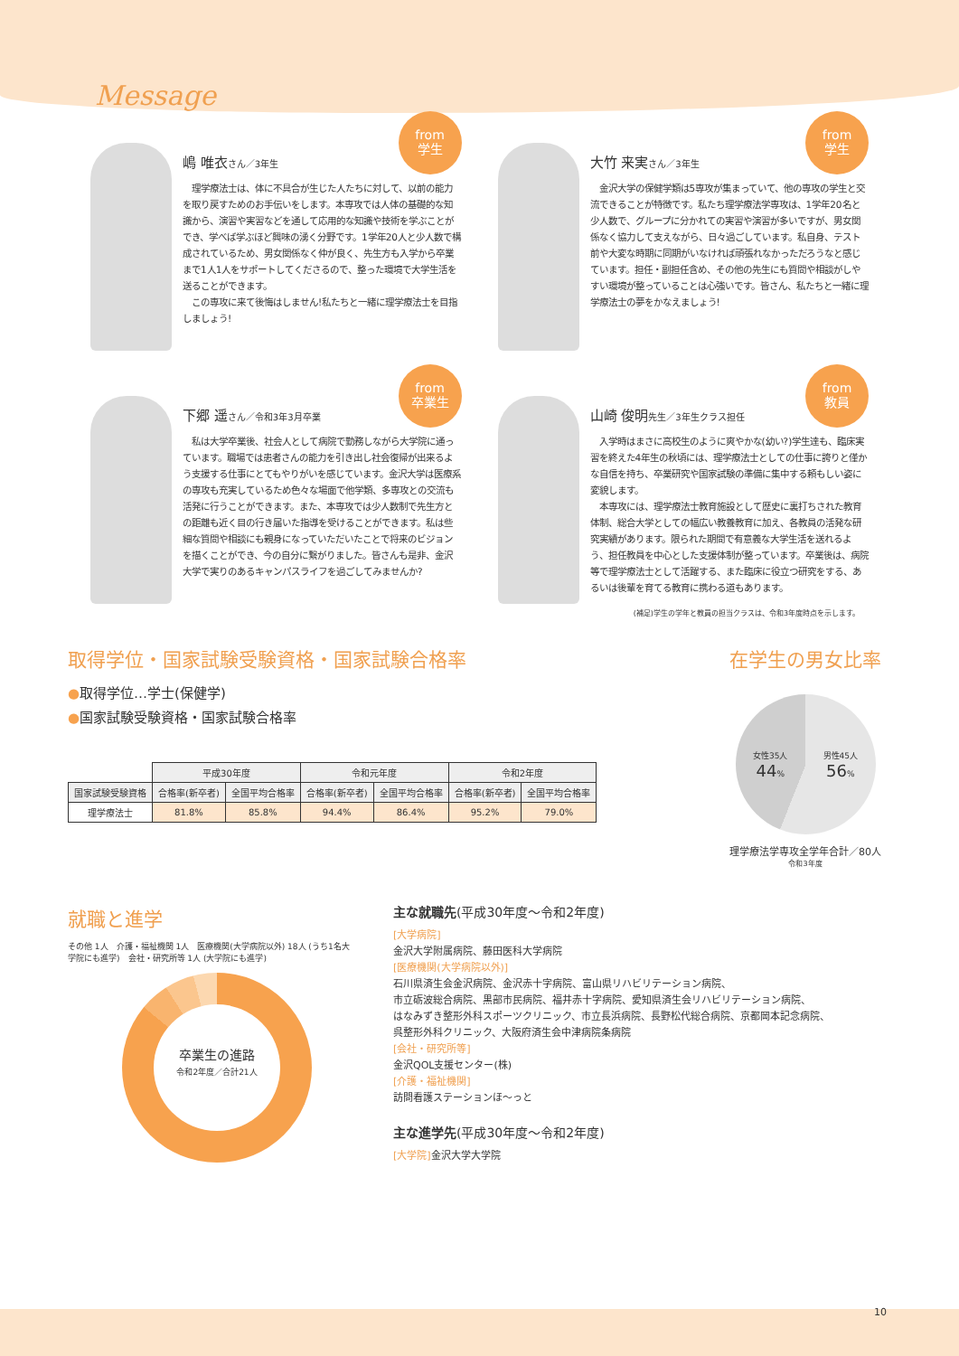Message
from
学生
嶋 唯衣さん／3年生
　理学療法士は、体に不具合が生じた人たちに対して、以前の能力を取り戻すためのお手伝いをします。本専攻では人体の基礎的な知識から、演習や実習などを通して応用的な知識や技術を学ぶことができ、学べば学ぶほど興味の湧く分野です。1学年20人と少人数で構成されているため、男女関係なく仲が良く、先生方も入学から卒業まで1人1人をサポートしてくださるので、整った環境で大学生活を送ることができます。
　この専攻に来て後悔はしません!私たちと一緒に理学療法士を目指しましょう!
from
学生
大竹 来実さん／3年生
　金沢大学の保健学類は5専攻が集まっていて、他の専攻の学生と交流できることが特徴です。私たち理学療法学専攻は、1学年20名と少人数で、グループに分かれての実習や演習が多いですが、男女関係なく協力して支えながら、日々過ごしています。私自身、テスト前や大変な時期に同期がいなければ頑張れなかっただろうなと感じています。担任・副担任含め、その他の先生にも質問や相談がしやすい環境が整っていることは心強いです。皆さん、私たちと一緒に理学療法士の夢をかなえましょう!
from
卒業生
下郷 遥さん／令和3年3月卒業
　私は大学卒業後、社会人として病院で勤務しながら大学院に通っています。職場では患者さんの能力を引き出し社会復帰が出来るよう支援する仕事にとてもやりがいを感じています。金沢大学は医療系の専攻も充実しているため色々な場面で他学類、多専攻との交流も活発に行うことができます。また、本専攻では少人数制で先生方との距離も近く目の行き届いた指導を受けることができます。私は些細な質問や相談にも親身になっていただいたことで将来のビジョンを描くことができ、今の自分に繋がりました。皆さんも是非、金沢大学で実りのあるキャンパスライフを過ごしてみませんか?
from
教員
山崎 俊明先生／3年生クラス担任
　入学時はまさに高校生のように爽やかな(幼い?)学生達も、臨床実習を終えた4年生の秋頃には、理学療法士としての仕事に誇りと僅かな自信を持ち、卒業研究や国家試験の準備に集中する頼もしい姿に変貌します。
　本専攻には、理学療法士教育施設として歴史に裏打ちされた教育体制、総合大学としての幅広い教養教育に加え、各教員の活発な研究実績があります。限られた期間で有意義な大学生活を送れるよう、担任教員を中心とした支援体制が整っています。卒業後は、病院等で理学療法士として活躍する、また臨床に役立つ研究をする、あるいは後輩を育てる教育に携わる道もあります。
(補足)学生の学年と教員の担当クラスは、令和3年度時点を示します。
取得学位・国家試験受験資格・国家試験合格率
●取得学位…学士(保健学)
●国家試験受験資格・国家試験合格率
| | 平成30年度 | | 令和元年度 | | 令和2年度 | |
| 国家試験受験資格 | 合格率(新卒者) | 全国平均合格率 | 合格率(新卒者) | 全国平均合格率 | 合格率(新卒者) | 全国平均合格率 |
| 理学療法士 | 81.8% | 85.8% | 94.4% | 86.4% | 95.2% | 79.0% |
在学生の男女比率
女性35人
44% 男性45人
56%
理学療法学専攻全学年合計／80人
令和3年度
就職と進学
その他 1人　介護・福祉機関 1人　医療機関(大学病院以外) 18人 (うち1名大学院にも進学)　会社・研究所等 1人 (大学院にも進学)
卒業生の進路
令和2年度／合計21人
主な就職先(平成30年度〜令和2年度)
[大学病院]
金沢大学附属病院、藤田医科大学病院
[医療機関(大学病院以外)]
石川県済生会金沢病院、金沢赤十字病院、富山県リハビリテーション病院、
市立砺波総合病院、黒部市民病院、福井赤十字病院、愛知県済生会リハビリテーション病院、
はなみずき整形外科スポーツクリニック、市立長浜病院、長野松代総合病院、京都岡本記念病院、
呉整形外科クリニック、大阪府済生会中津病院条病院
[会社・研究所等]
金沢QOL支援センター(株)
[介護・福祉機関]
訪問看護ステーションほ〜っと
主な進学先(平成30年度〜令和2年度)
[大学院] 金沢大学大学院
10